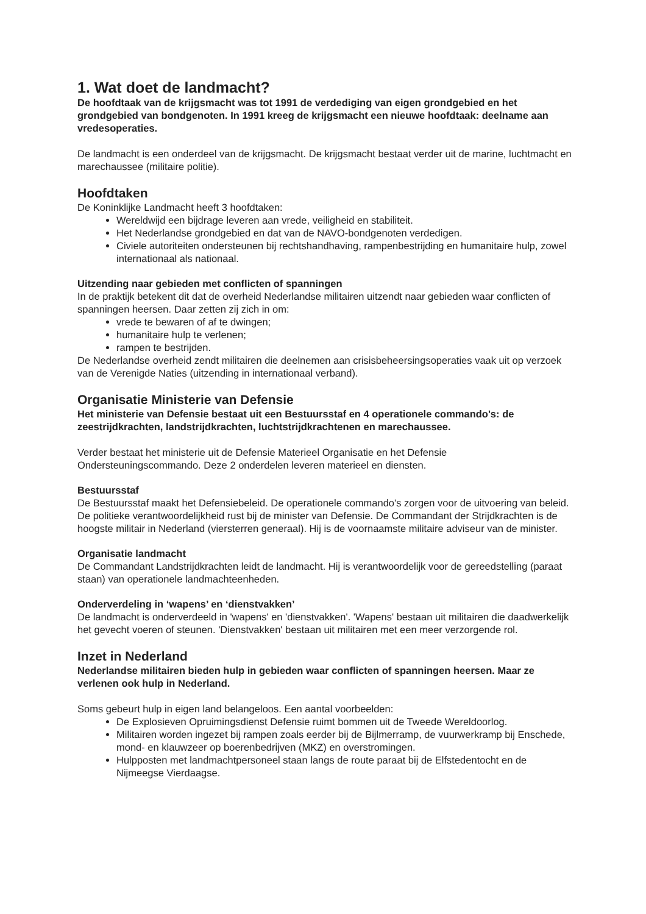1. Wat doet de landmacht?
De hoofdtaak van de krijgsmacht was tot 1991 de verdediging van eigen grondgebied en het grondgebied van bondgenoten. In 1991 kreeg de krijgsmacht een nieuwe hoofdtaak: deelname aan vredesoperaties.
De landmacht is een onderdeel van de krijgsmacht. De krijgsmacht bestaat verder uit de marine, luchtmacht en marechaussee (militaire politie).
Hoofdtaken
De Koninklijke Landmacht heeft 3 hoofdtaken:
Wereldwijd een bijdrage leveren aan vrede, veiligheid en stabiliteit.
Het Nederlandse grondgebied en dat van de NAVO-bondgenoten verdedigen.
Civiele autoriteiten ondersteunen bij rechtshandhaving, rampenbestrijding en humanitaire hulp, zowel internationaal als nationaal.
Uitzending naar gebieden met conflicten of spanningen
In de praktijk betekent dit dat de overheid Nederlandse militairen uitzendt naar gebieden waar conflicten of spanningen heersen. Daar zetten zij zich in om:
vrede te bewaren of af te dwingen;
humanitaire hulp te verlenen;
rampen te bestrijden.
De Nederlandse overheid zendt militairen die deelnemen aan crisisbeheersingsoperaties vaak uit op verzoek van de Verenigde Naties (uitzending in internationaal verband).
Organisatie Ministerie van Defensie
Het ministerie van Defensie bestaat uit een Bestuursstaf en 4 operationele commando's: de zeestrijdkrachten, landstrijdkrachten, luchtstrijdkrachtenen en marechaussee.
Verder bestaat het ministerie uit de Defensie Materieel Organisatie en het Defensie Ondersteuningscommando. Deze 2 onderdelen leveren materieel en diensten.
Bestuursstaf
De Bestuursstaf maakt het Defensiebeleid. De operationele commando's zorgen voor de uitvoering van beleid. De politieke verantwoordelijkheid rust bij de minister van Defensie. De Commandant der Strijdkrachten is de hoogste militair in Nederland (viersterren generaal). Hij is de voornaamste militaire adviseur van de minister.
Organisatie landmacht
De Commandant Landstrijdkrachten leidt de landmacht. Hij is verantwoordelijk voor de gereedstelling (paraat staan) van operationele landmachteenheden.
Onderverdeling in ‘wapens’ en ‘dienstvakken’
De landmacht is onderverdeeld in 'wapens' en 'dienstvakken'. 'Wapens' bestaan uit militairen die daadwerkelijk het gevecht voeren of steunen. 'Dienstvakken' bestaan uit militairen met een meer verzorgende rol.
Inzet in Nederland
Nederlandse militairen bieden hulp in gebieden waar conflicten of spanningen heersen. Maar ze verlenen ook hulp in Nederland.
Soms gebeurt hulp in eigen land belangeloos. Een aantal voorbeelden:
De Explosieven Opruimingsdienst Defensie ruimt bommen uit de Tweede Wereldoorlog.
Militairen worden ingezet bij rampen zoals eerder bij de Bijlmerramp, de vuurwerkramp bij Enschede, mond- en klauwzeer op boerenbedrijven (MKZ) en overstromingen.
Hulpposten met landmachtpersoneel staan langs de route paraat bij de Elfstedentocht en de Nijmeegse Vierdaagse.